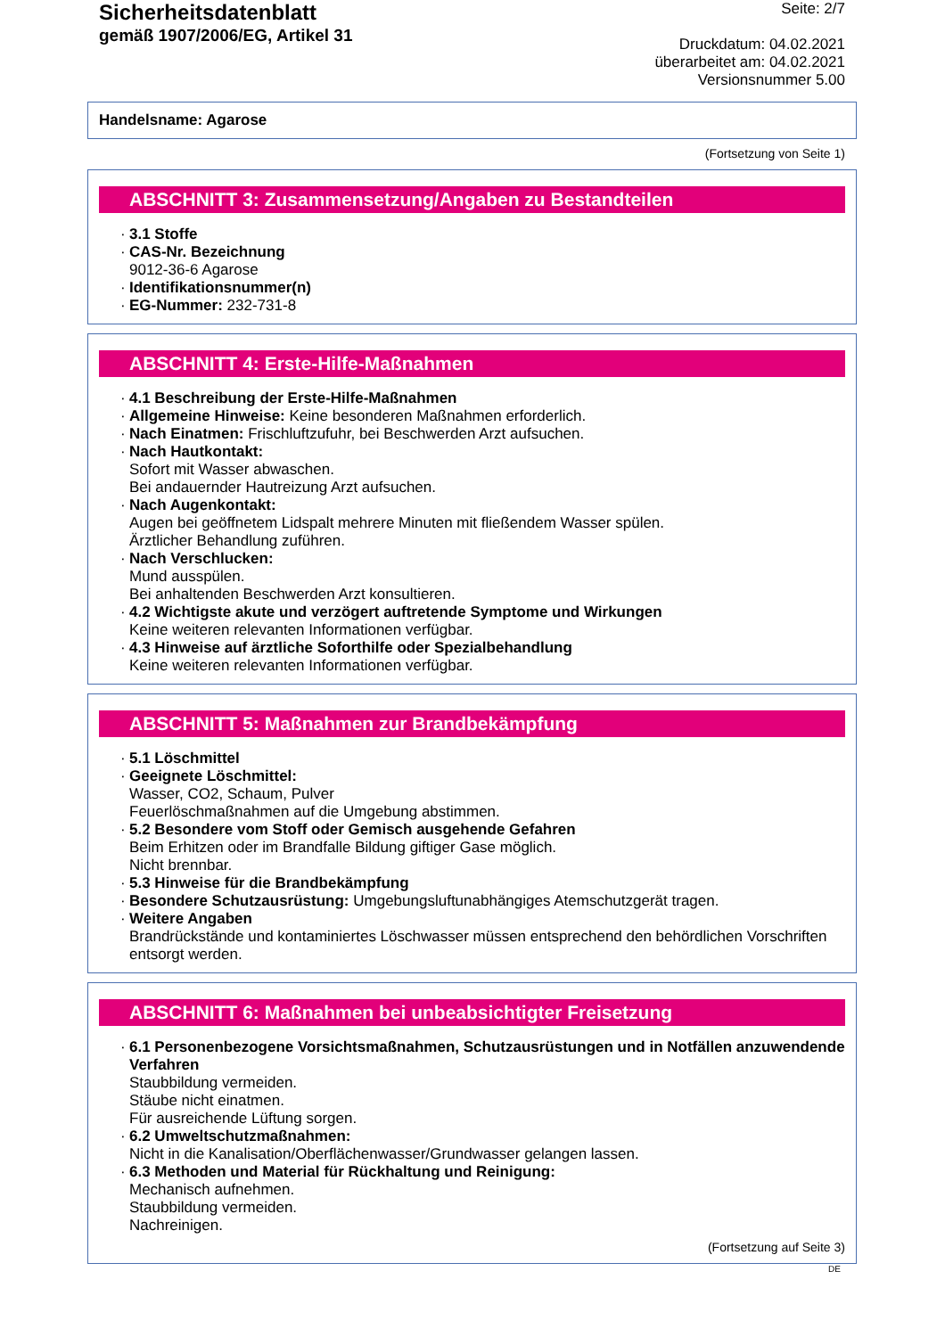Sicherheitsdatenblatt
gemäß 1907/2006/EG, Artikel 31
Seite: 2/7
Druckdatum: 04.02.2021
überarbeitet am: 04.02.2021
Versionsnummer 5.00
Handelsname: Agarose
(Fortsetzung von Seite 1)
ABSCHNITT 3: Zusammensetzung/Angaben zu Bestandteilen
· 3.1 Stoffe
· CAS-Nr. Bezeichnung
9012-36-6 Agarose
· Identifikationsnummer(n)
· EG-Nummer: 232-731-8
ABSCHNITT 4: Erste-Hilfe-Maßnahmen
· 4.1 Beschreibung der Erste-Hilfe-Maßnahmen
· Allgemeine Hinweise: Keine besonderen Maßnahmen erforderlich.
· Nach Einatmen: Frischluftzufuhr, bei Beschwerden Arzt aufsuchen.
· Nach Hautkontakt:
Sofort mit Wasser abwaschen.
Bei andauernder Hautreizung Arzt aufsuchen.
· Nach Augenkontakt:
Augen bei geöffnetem Lidspalt mehrere Minuten mit fließendem Wasser spülen.
Ärztlicher Behandlung zuführen.
· Nach Verschlucken:
Mund ausspülen.
Bei anhaltenden Beschwerden Arzt konsultieren.
· 4.2 Wichtigste akute und verzögert auftretende Symptome und Wirkungen
Keine weiteren relevanten Informationen verfügbar.
· 4.3 Hinweise auf ärztliche Soforthilfe oder Spezialbehandlung
Keine weiteren relevanten Informationen verfügbar.
ABSCHNITT 5: Maßnahmen zur Brandbekämpfung
· 5.1 Löschmittel
· Geeignete Löschmittel:
Wasser, CO2, Schaum, Pulver
Feuerlöschmaßnahmen auf die Umgebung abstimmen.
· 5.2 Besondere vom Stoff oder Gemisch ausgehende Gefahren
Beim Erhitzen oder im Brandfalle Bildung giftiger Gase möglich.
Nicht brennbar.
· 5.3 Hinweise für die Brandbekämpfung
· Besondere Schutzausrüstung: Umgebungsluftunabhängiges Atemschutzgerät tragen.
· Weitere Angaben
Brandrückstände und kontaminiertes Löschwasser müssen entsprechend den behördlichen Vorschriften entsorgt werden.
ABSCHNITT 6: Maßnahmen bei unbeabsichtigter Freisetzung
· 6.1 Personenbezogene Vorsichtsmaßnahmen, Schutzausrüstungen und in Notfällen anzuwendende Verfahren
Staubbildung vermeiden.
Stäube nicht einatmen.
Für ausreichende Lüftung sorgen.
· 6.2 Umweltschutzmaßnahmen:
Nicht in die Kanalisation/Oberflächenwasser/Grundwasser gelangen lassen.
· 6.3 Methoden und Material für Rückhaltung und Reinigung:
Mechanisch aufnehmen.
Staubbildung vermeiden.
Nachreinigen.
(Fortsetzung auf Seite 3)
DE